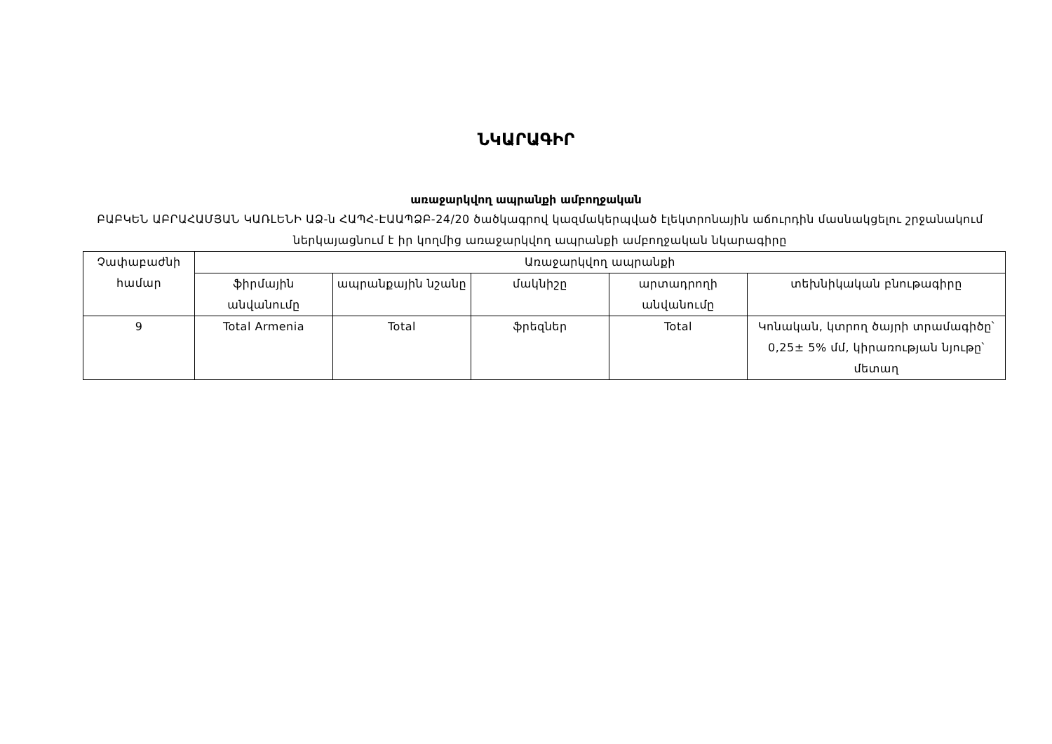ՆԿԱՐԱԳԻՐ
առաջարկվող ապրանքի ամբողջական
ԲԱԲԿԵՆ ԱԲՐԱՀԱՄՅԱՆ ԿԱՌԼԵՆԻ ԱՁ-ն ՀԱՊՀ-ԷԱԱՊՁԲ-24/20 ծածկագրով կազմակերպված էլեկտրոնային աճուրդին մասնակցելու շրջանակում ներկայացնում է իր կողմից առաջարկվող ապրանքի ամբողջական նկարագիրը
| Չափաբաժնի համար | Առաջարկվող ապրանքի | | | | |
| --- | --- | --- | --- | --- | --- |
| | ֆիրմային անվանումը | ապրանքային նշանը | մակնիշը | արտադրողի անվանումը | տեխնիկական բնութագիրը |
| 9 | Total Armenia | Total | ֆրեզներ | Total | Կոնական, կտրող ծայրի տրամագիծը՝ 0,25± 5% մմ, կիրառության նյութը՝ մետաղ |